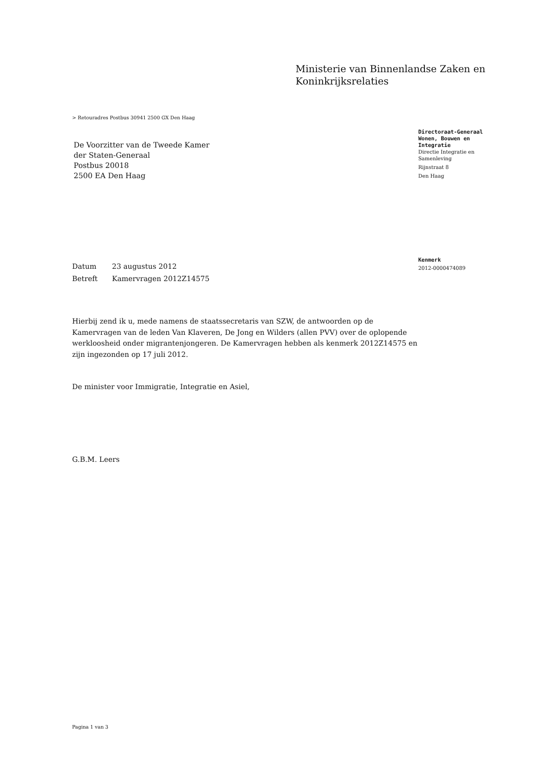Ministerie van Binnenlandse Zaken en
Koninkrijksrelaties
> Retouradres Postbus 30941 2500 GX Den Haag
De Voorzitter van de Tweede Kamer
der Staten-Generaal
Postbus 20018
2500 EA Den Haag
Directoraat-Generaal
Wonen, Bouwen en
Integratie
Directie Integratie en
Samenleving
Rijnstraat 8
Den Haag
Kenmerk
2012-0000474089
Datum 23 augustus 2012
Betreft Kamervragen 2012Z14575
Hierbij zend ik u, mede namens de staatssecretaris van SZW, de antwoorden op de Kamervragen van de leden Van Klaveren, De Jong en Wilders (allen PVV) over de oplopende werkloosheid onder migrantenjongeren. De Kamervragen hebben als kenmerk 2012Z14575 en zijn ingezonden op 17 juli 2012.
De minister voor Immigratie, Integratie en Asiel,
G.B.M. Leers
Pagina 1 van 3